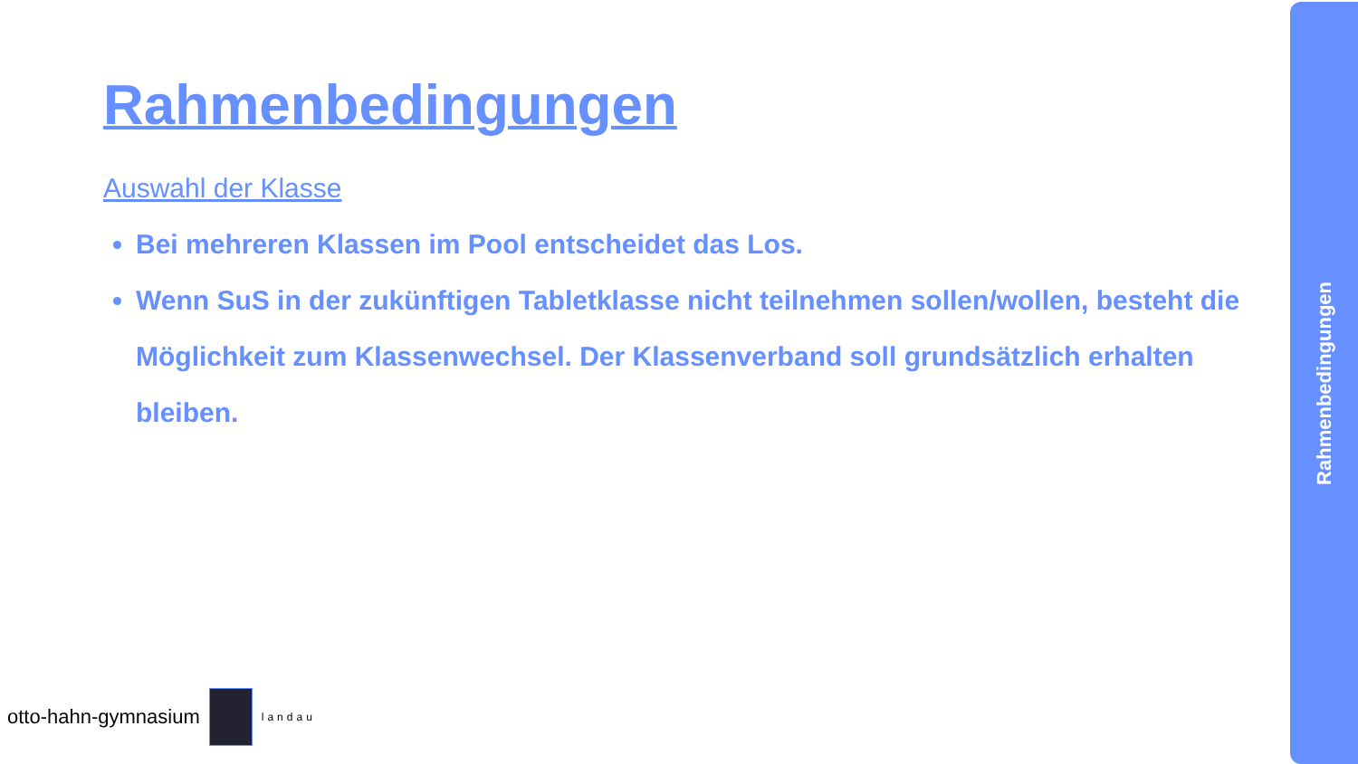Rahmenbedingungen
Auswahl der Klasse
Bei mehreren Klassen im Pool entscheidet das Los.
Wenn SuS in der zukünftigen Tabletklasse nicht teilnehmen sollen/wollen, besteht die Möglichkeit zum Klassenwechsel. Der Klassenverband soll grundsätzlich erhalten bleiben.
otto-hahn-gymnasium
landau
Rahmenbedingungen